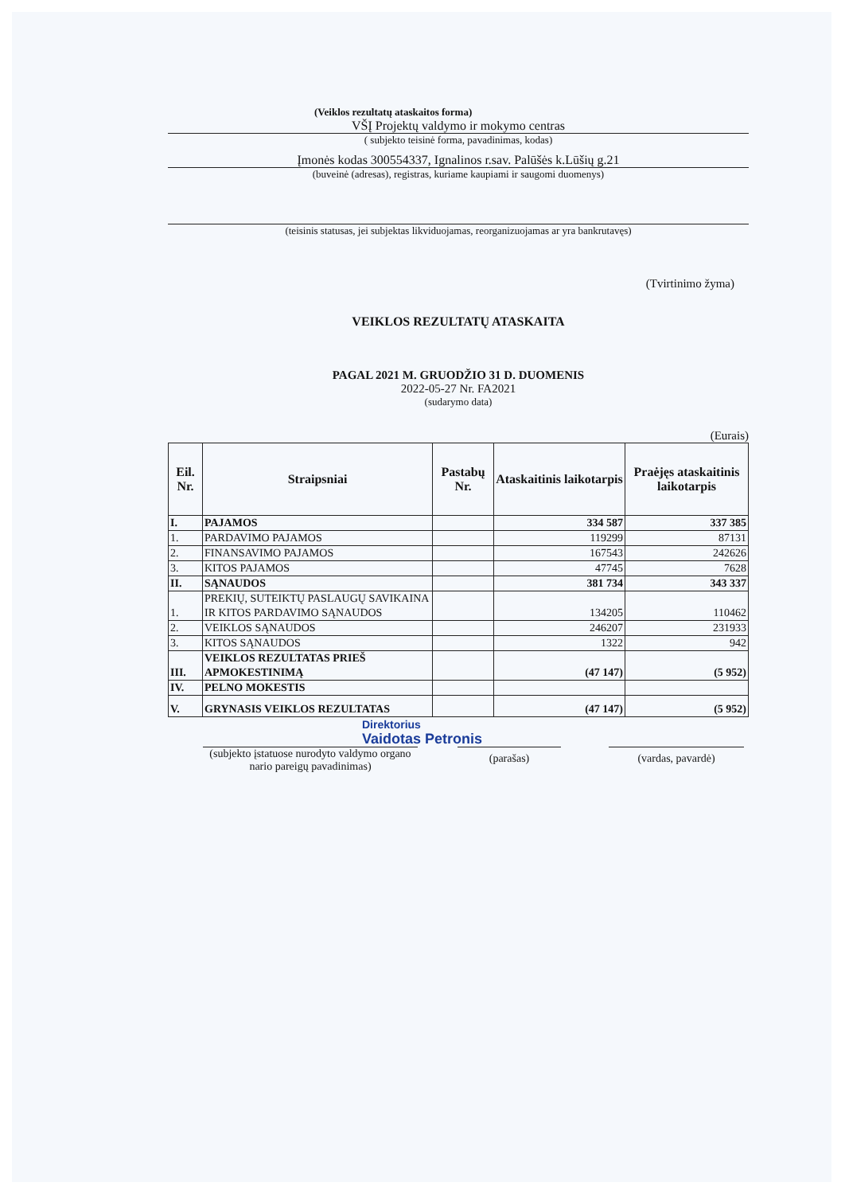(Veiklos rezultatų ataskaitos forma)
VŠĮ Projektų valdymo ir mokymo centras
( subjekto teisinė forma, pavadinimas, kodas)
Įmonės kodas 300554337, Ignalinos r.sav. Palūšės k.Lūšių g.21
(buveinė (adresas), registras, kuriame kaupiami ir saugomi duomenys)
(teisinis statusas, jei subjektas likviduojamas, reorganizuojamas ar yra bankrutavęs)
(Tvirtinimo žyma)
VEIKLOS REZULTATŲ ATASKAITA
PAGAL 2021 M. GRUODŽIO 31 D. DUOMENIS
2022-05-27 Nr. FA2021
(sudarymo data)
(Eurais)
| Eil. Nr. | Straipsniai | Pastabų Nr. | Ataskaitinis laikotarpis | Praėjęs ataskaitinis laikotarpis |
| --- | --- | --- | --- | --- |
| I. | PAJAMOS | | 334 587 | 337 385 |
| 1. | PARDAVIMO PAJAMOS | | 119299 | 87131 |
| 2. | FINANSAVIMO PAJAMOS | | 167543 | 242626 |
| 3. | KITOS PAJAMOS | | 47745 | 7628 |
| II. | SĄNAUDOS | | 381 734 | 343 337 |
| 1. | PREKIŲ, SUTEIKTŲ PASLAUGŲ SAVIKAINA IR KITOS PARDAVIMO SĄNAUDOS | | 134205 | 110462 |
| 2. | VEIKLOS SĄNAUDOS | | 246207 | 231933 |
| 3. | KITOS SĄNAUDOS | | 1322 | 942 |
| III. | VEIKLOS REZULTATAS PRIEŠ APMOKESTINIMĄ | | (47 147) | (5 952) |
| IV. | PELNO MOKESTIS | | | |
| V. | GRYNASIS VEIKLOS REZULTATAS | | (47 147) | (5 952) |
Direktorius
Vaidotas Petronis
(subjekto įstatuose nurodyto valdymo organo nario pareigų pavadinimas)
(parašas) (vardas, pavardė)